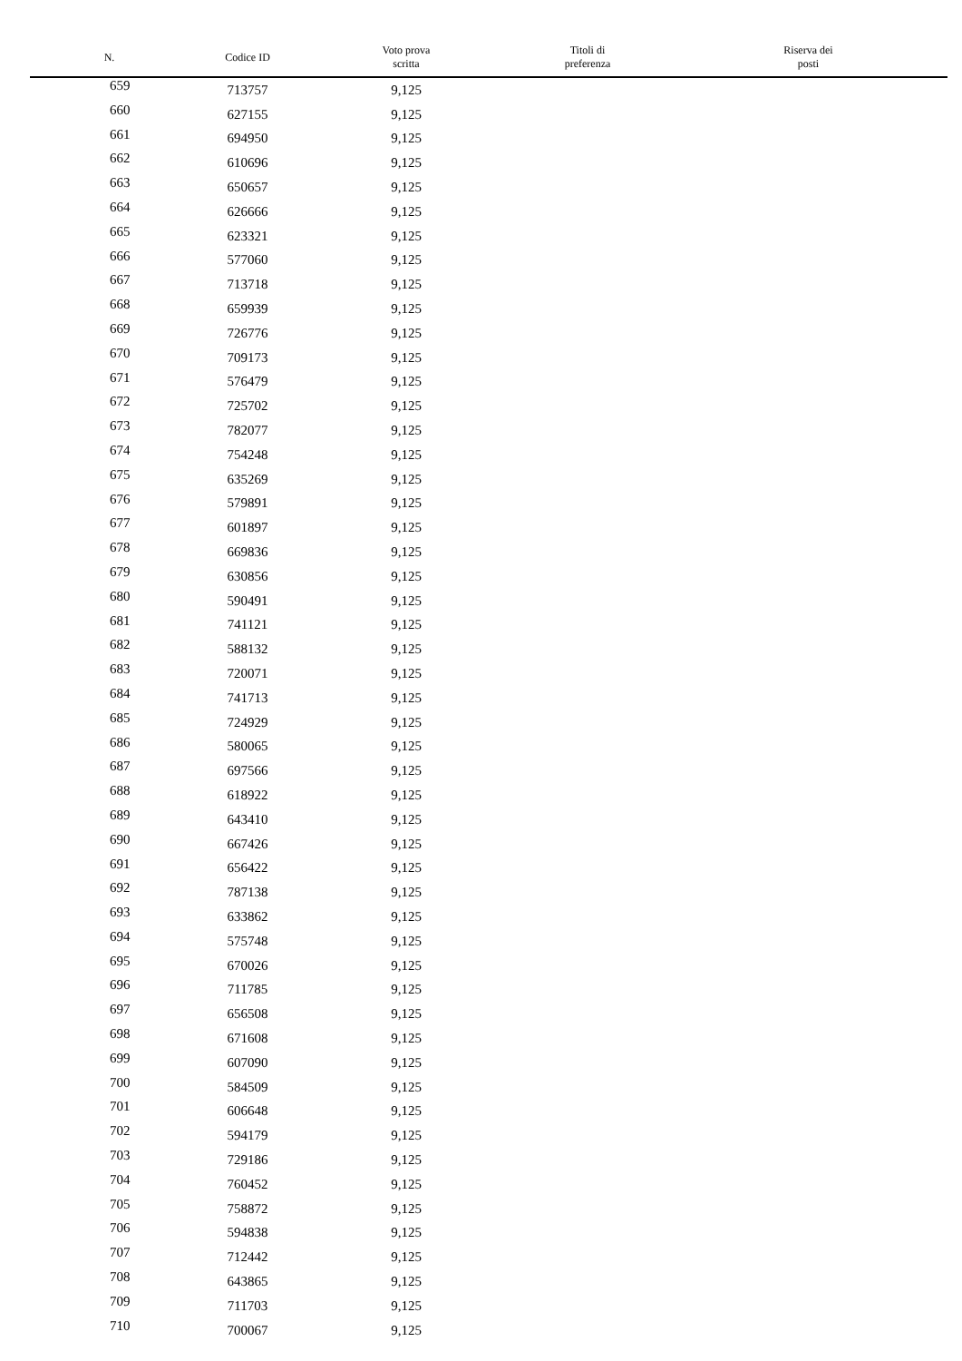| N. | Codice ID | Voto prova scritta | Titoli di preferenza | Riserva dei posti |
| --- | --- | --- | --- | --- |
| 659 | 713757 | 9,125 | | |
| 660 | 627155 | 9,125 | | |
| 661 | 694950 | 9,125 | | |
| 662 | 610696 | 9,125 | | |
| 663 | 650657 | 9,125 | | |
| 664 | 626666 | 9,125 | | |
| 665 | 623321 | 9,125 | | |
| 666 | 577060 | 9,125 | | |
| 667 | 713718 | 9,125 | | |
| 668 | 659939 | 9,125 | | |
| 669 | 726776 | 9,125 | | |
| 670 | 709173 | 9,125 | | |
| 671 | 576479 | 9,125 | | |
| 672 | 725702 | 9,125 | | |
| 673 | 782077 | 9,125 | | |
| 674 | 754248 | 9,125 | | |
| 675 | 635269 | 9,125 | | |
| 676 | 579891 | 9,125 | | |
| 677 | 601897 | 9,125 | | |
| 678 | 669836 | 9,125 | | |
| 679 | 630856 | 9,125 | | |
| 680 | 590491 | 9,125 | | |
| 681 | 741121 | 9,125 | | |
| 682 | 588132 | 9,125 | | |
| 683 | 720071 | 9,125 | | |
| 684 | 741713 | 9,125 | | |
| 685 | 724929 | 9,125 | | |
| 686 | 580065 | 9,125 | | |
| 687 | 697566 | 9,125 | | |
| 688 | 618922 | 9,125 | | |
| 689 | 643410 | 9,125 | | |
| 690 | 667426 | 9,125 | | |
| 691 | 656422 | 9,125 | | |
| 692 | 787138 | 9,125 | | |
| 693 | 633862 | 9,125 | | |
| 694 | 575748 | 9,125 | | |
| 695 | 670026 | 9,125 | | |
| 696 | 711785 | 9,125 | | |
| 697 | 656508 | 9,125 | | |
| 698 | 671608 | 9,125 | | |
| 699 | 607090 | 9,125 | | |
| 700 | 584509 | 9,125 | | |
| 701 | 606648 | 9,125 | | |
| 702 | 594179 | 9,125 | | |
| 703 | 729186 | 9,125 | | |
| 704 | 760452 | 9,125 | | |
| 705 | 758872 | 9,125 | | |
| 706 | 594838 | 9,125 | | |
| 707 | 712442 | 9,125 | | |
| 708 | 643865 | 9,125 | | |
| 709 | 711703 | 9,125 | | |
| 710 | 700067 | 9,125 | | |